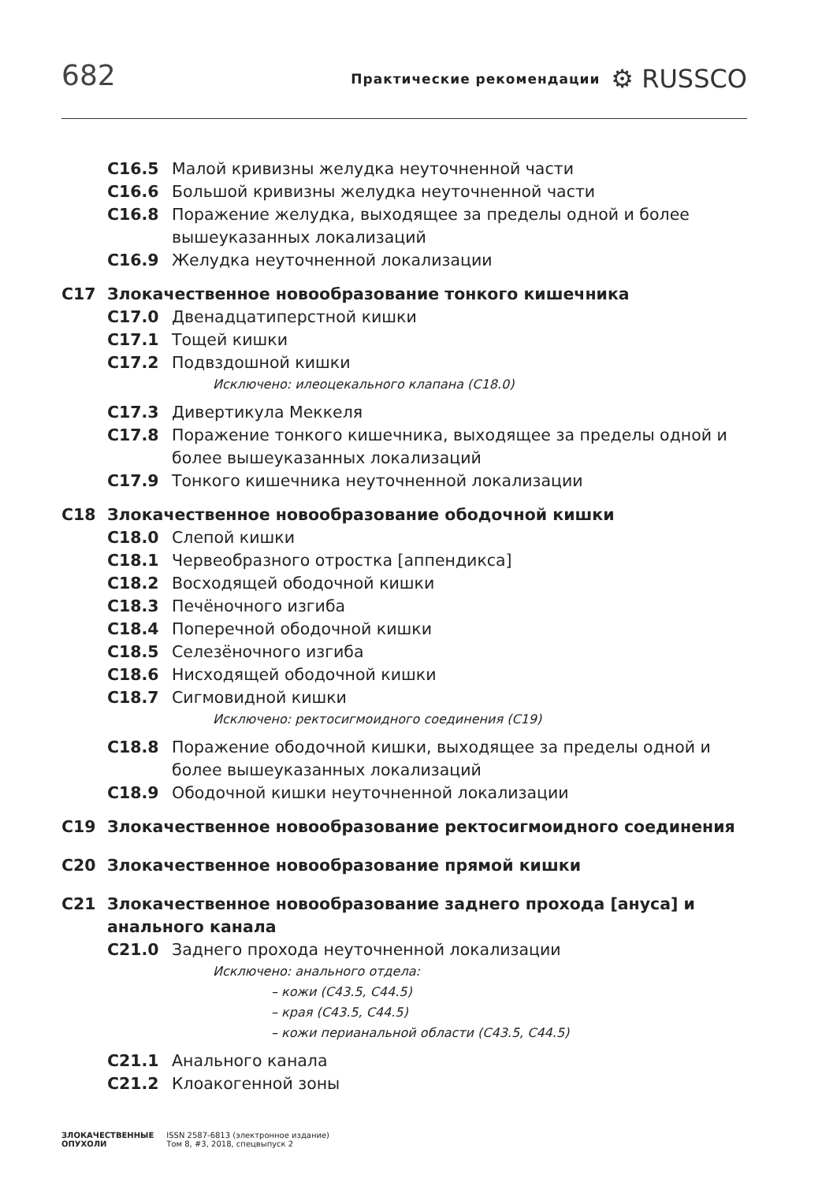682
Практические рекомендации ⚙ RUSSCO
C16.5 Малой кривизны желудка неуточненной части
C16.6 Большой кривизны желудка неуточненной части
C16.8 Поражение желудка, выходящее за пределы одной и более вышеуказанных локализаций
C16.9 Желудка неуточненной локализации
C17 Злокачественное новообразование тонкого кишечника
C17.0 Двенадцатиперстной кишки
C17.1 Тощей кишки
C17.2 Подвздошной кишки
Исключено: илеоцекального клапана (C18.0)
C17.3 Дивертикула Меккеля
C17.8 Поражение тонкого кишечника, выходящее за пределы одной и более вышеуказанных локализаций
C17.9 Тонкого кишечника неуточненной локализации
C18 Злокачественное новообразование ободочной кишки
C18.0 Слепой кишки
C18.1 Червеобразного отростка [аппендикса]
C18.2 Восходящей ободочной кишки
C18.3 Печёночного изгиба
C18.4 Поперечной ободочной кишки
C18.5 Селезёночного изгиба
C18.6 Нисходящей ободочной кишки
C18.7 Сигмовидной кишки
Исключено: ректосигмоидного соединения (C19)
C18.8 Поражение ободочной кишки, выходящее за пределы одной и более вышеуказанных локализаций
C18.9 Ободочной кишки неуточненной локализации
C19 Злокачественное новообразование ректосигмоидного соединения
C20 Злокачественное новообразование прямой кишки
C21 Злокачественное новообразование заднего прохода [ануса] и анального канала
C21.0 Заднего прохода неуточненной локализации
Исключено: анального отдела:
– кожи (C43.5, C44.5)
– края (C43.5, C44.5)
– кожи перианальной области (C43.5, C44.5)
C21.1 Анального канала
C21.2 Клоакогенной зоны
ЗЛОКАЧЕСТВЕННЫЕ
ОПУХОЛИ ISSN 2587-6813 (электронное издание)
Том 8, #3, 2018, спецвыпуск 2